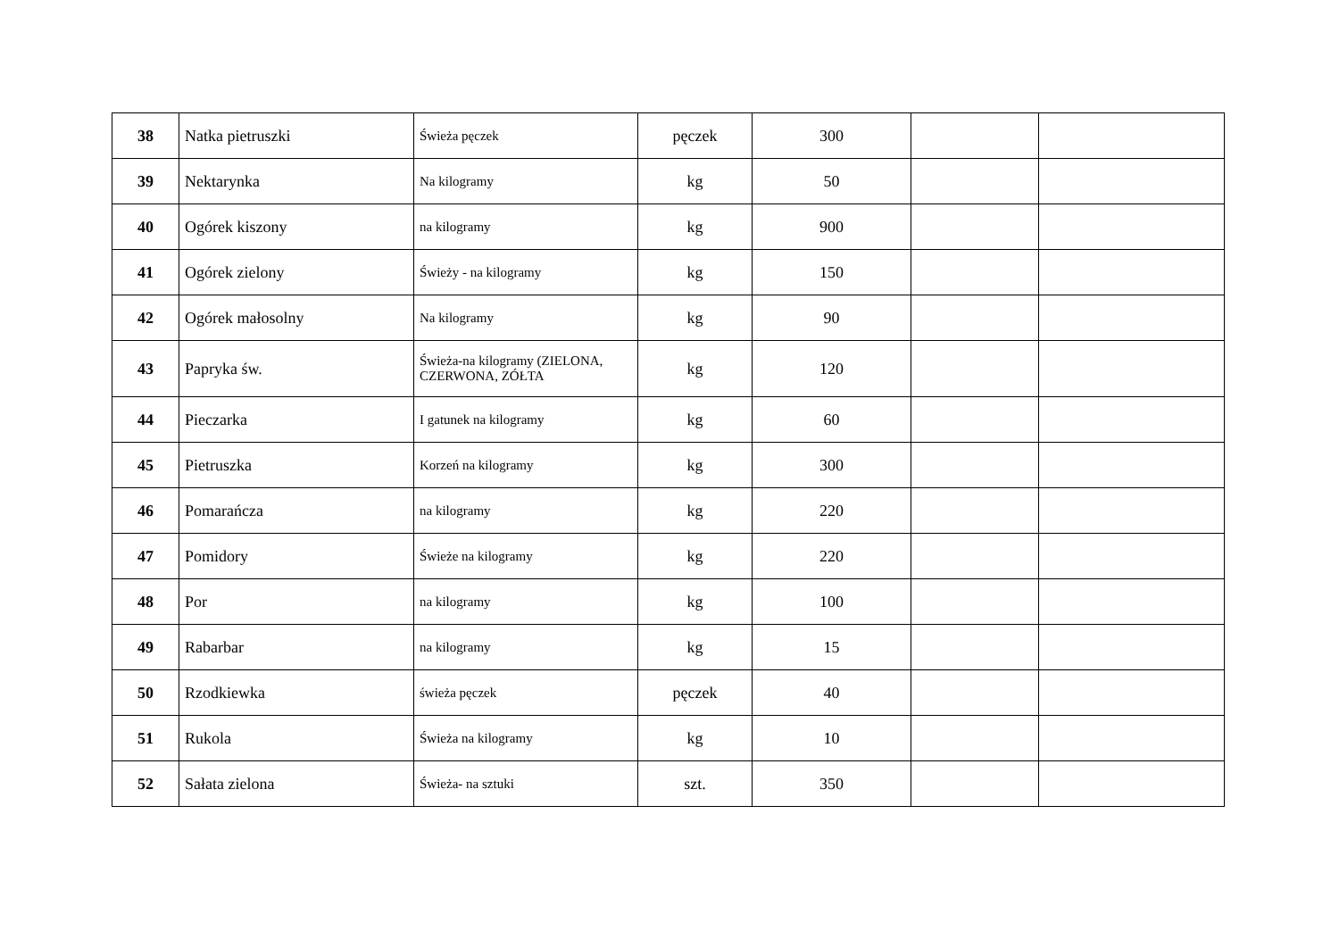| 38 | Natka pietruszki | Świeża pęczek | pęczek | 300 | | |
| 39 | Nektarynka | Na kilogramy | kg | 50 | | |
| 40 | Ogórek kiszony | na kilogramy | kg | 900 | | |
| 41 | Ogórek zielony | Świeży - na kilogramy | kg | 150 | | |
| 42 | Ogórek małosolny | Na kilogramy | kg | 90 | | |
| 43 | Papryka św. | Świeża-na kilogramy (ZIELONA, CZERWONA, ZÓŁTA | kg | 120 | | |
| 44 | Pieczarka | I gatunek na kilogramy | kg | 60 | | |
| 45 | Pietruszka | Korzeń na kilogramy | kg | 300 | | |
| 46 | Pomarańcza | na kilogramy | kg | 220 | | |
| 47 | Pomidory | Świeże na kilogramy | kg | 220 | | |
| 48 | Por | na kilogramy | kg | 100 | | |
| 49 | Rabarbar | na kilogramy | kg | 15 | | |
| 50 | Rzodkiewka | świeża pęczek | pęczek | 40 | | |
| 51 | Rukola | Świeża na kilogramy | kg | 10 | | |
| 52 | Sałata zielona | Świeża- na sztuki | szt. | 350 | | |